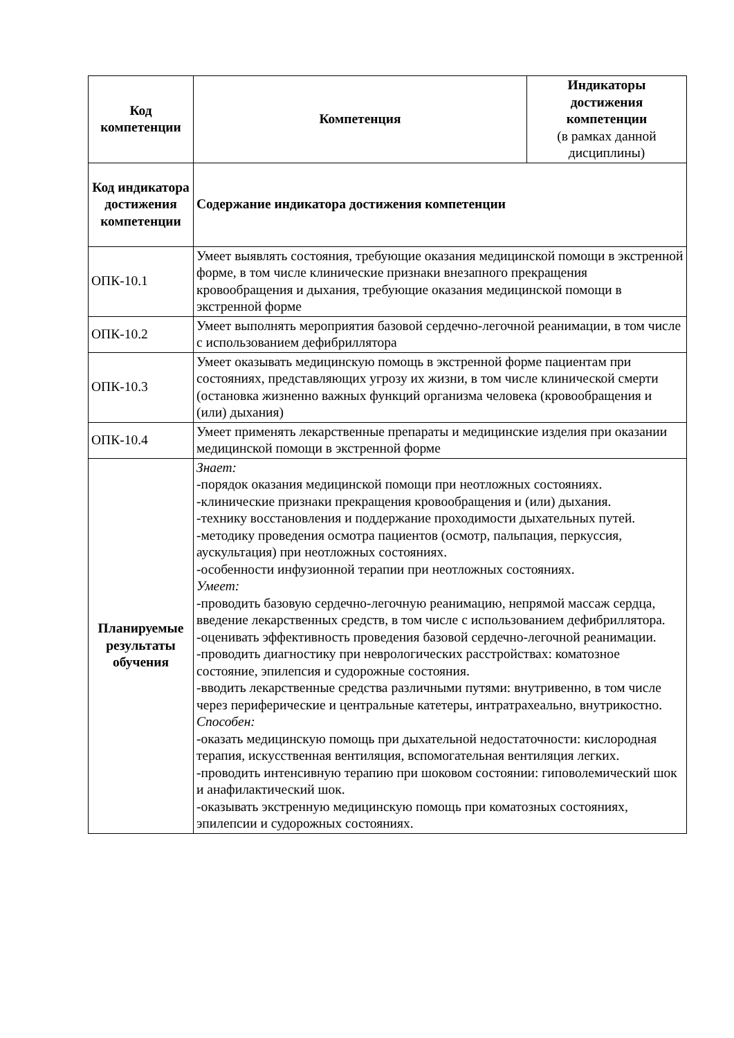| Код компетенции | Компетенция | Индикаторы достижения компетенции (в рамках данной дисциплины) |
| --- | --- | --- |
| Код индикатора достижения компетенции | Содержание индикатора достижения компетенции | |
| ОПК-10.1 | Умеет выявлять состояния, требующие оказания медицинской помощи в экстренной форме, в том числе клинические признаки внезапного прекращения кровообращения и дыхания, требующие оказания медицинской помощи в экстренной форме | |
| ОПК-10.2 | Умеет выполнять мероприятия базовой сердечно-легочной реанимации, в том числе с использованием дефибриллятора | |
| ОПК-10.3 | Умеет оказывать медицинскую помощь в экстренной форме пациентам при состояниях, представляющих угрозу их жизни, в том числе клинической смерти (остановка жизненно важных функций организма человека (кровообращения и (или) дыхания) | |
| ОПК-10.4 | Умеет применять лекарственные препараты и медицинские изделия при оказании медицинской помощи в экстренной форме | |
| Планируемые результаты обучения | Знает: -порядок оказания медицинской помощи при неотложных состояниях. -клинические признаки прекращения кровообращения и (или) дыхания. -технику восстановления и поддержание проходимости дыхательных путей. -методику проведения осмотра пациентов (осмотр, пальпация, перкуссия, аускультация) при неотложных состояниях. -особенности инфузионной терапии при неотложных состояниях. Умеет: -проводить базовую сердечно-легочную реанимацию, непрямой массаж сердца, введение лекарственных средств, в том числе с использованием дефибриллятора. -оценивать эффективность проведения базовой сердечно-легочной реанимации. -проводить диагностику при неврологических расстройствах: коматозное состояние, эпилепсия и судорожные состояния. -вводить лекарственные средства различными путями: внутривенно, в том числе через периферические и центральные катетеры, интратрахеально, внутрикостно. Способен: -оказать медицинскую помощь при дыхательной недостаточности: кислородная терапия, искусственная вентиляция, вспомогательная вентиляция легких. -проводить интенсивную терапию при шоковом состоянии: гиповолемический шок и анафилактический шок. -оказывать экстренную медицинскую помощь при коматозных состояниях, эпилепсии и судорожных состояниях. | |